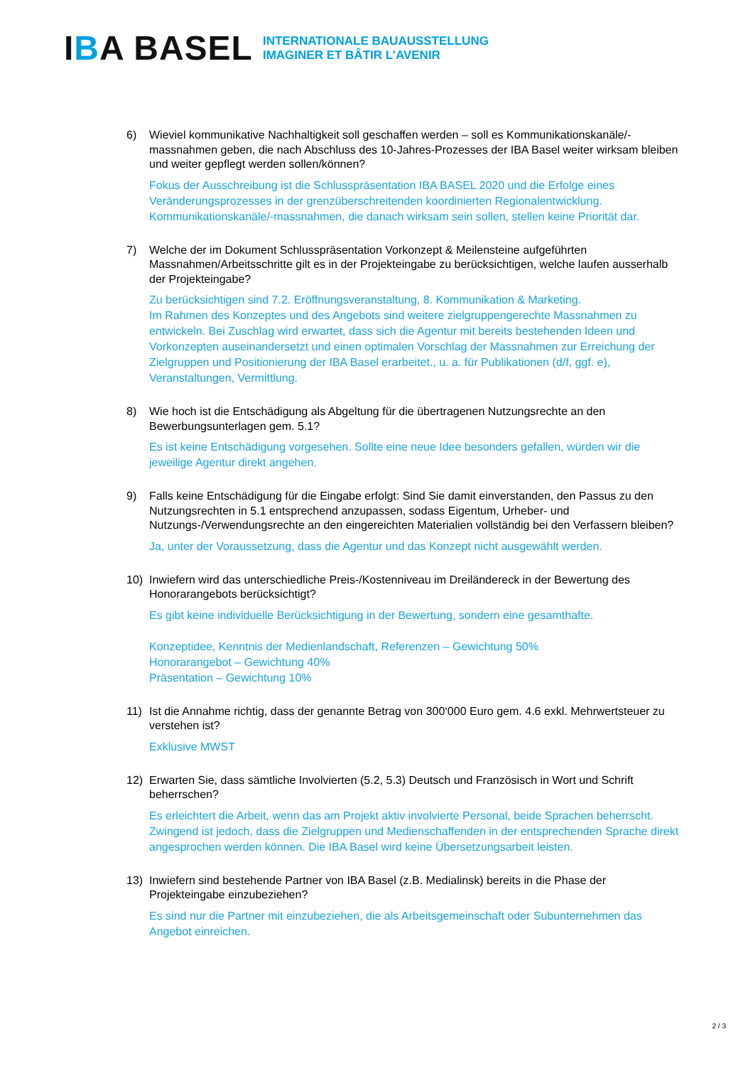IBA BASEL
INTERNATIONALE BAUAUSSTELLUNG
IMAGINER ET BÂTIR L’AVENIR
6) Wieviel kommunikative Nachhaltigkeit soll geschaffen werden – soll es Kommunikationskanäle/-massnahmen geben, die nach Abschluss des 10-Jahres-Prozesses der IBA Basel weiter wirksam bleiben und weiter gepflegt werden sollen/können?
Fokus der Ausschreibung ist die Schlusspräsentation IBA BASEL 2020 und die Erfolge eines Veränderungsprozesses in der grenzüberschreitenden koordinierten Regionalentwicklung. Kommunikationskanäle/-massnahmen, die danach wirksam sein sollen, stellen keine Priorität dar.
7) Welche der im Dokument Schlusspräsentation Vorkonzept & Meilensteine aufgeführten Massnahmen/Arbeitsschritte gilt es in der Projekteingabe zu berücksichtigen, welche laufen ausserhalb der Projekteingabe?
Zu berücksichtigen sind 7.2. Eröffnungsveranstaltung, 8. Kommunikation & Marketing.
Im Rahmen des Konzeptes und des Angebots sind weitere zielgruppengerechte Massnahmen zu entwickeln. Bei Zuschlag wird erwartet, dass sich die Agentur mit bereits bestehenden Ideen und Vorkonzepten auseinandersetzt und einen optimalen Vorschlag der Massnahmen zur Erreichung der Zielgruppen und Positionierung der IBA Basel erarbeitet., u. a. für Publikationen (d/f, ggf. e), Veranstaltungen, Vermittlung.
8) Wie hoch ist die Entschädigung als Abgeltung für die übertragenen Nutzungsrechte an den Bewerbungsunterlagen gem. 5.1?
Es ist keine Entschädigung vorgesehen. Sollte eine neue Idee besonders gefallen, würden wir die jeweilige Agentur direkt angehen.
9) Falls keine Entschädigung für die Eingabe erfolgt: Sind Sie damit einverstanden, den Passus zu den Nutzungsrechten in 5.1 entsprechend anzupassen, sodass Eigentum, Urheber- und Nutzungs-/Verwendungsrechte an den eingereichten Materialien vollständig bei den Verfassern bleiben?
Ja, unter der Voraussetzung, dass die Agentur und das Konzept nicht ausgewählt werden.
10) Inwiefern wird das unterschiedliche Preis-/Kostenniveau im Dreiländereck in der Bewertung des Honorarangebots berücksichtigt?
Es gibt keine individuelle Berücksichtigung in der Bewertung, sondern eine gesamthafte.
Konzeptidee, Kenntnis der Medienlandschaft, Referenzen – Gewichtung 50%
Honorarangebot – Gewichtung 40%
Präsentation – Gewichtung 10%
11) Ist die Annahme richtig, dass der genannte Betrag von 300‘000 Euro gem. 4.6 exkl. Mehrwertsteuer zu verstehen ist?
Exklusive MWST
12) Erwarten Sie, dass sämtliche Involvierten (5.2, 5.3) Deutsch und Französisch in Wort und Schrift beherrschen?
Es erleichtert die Arbeit, wenn das am Projekt aktiv involvierte Personal, beide Sprachen beherrscht. Zwingend ist jedoch, dass die Zielgruppen und Medienschaffenden in der entsprechenden Sprache direkt angesprochen werden können. Die IBA Basel wird keine Übersetzungsarbeit leisten.
13) Inwiefern sind bestehende Partner von IBA Basel (z.B. Medialinsk) bereits in die Phase der Projekteingabe einzubeziehen?
Es sind nur die Partner mit einzubeziehen, die als Arbeitsgemeinschaft oder Subunternehmen das Angebot einreichen.
2 / 3